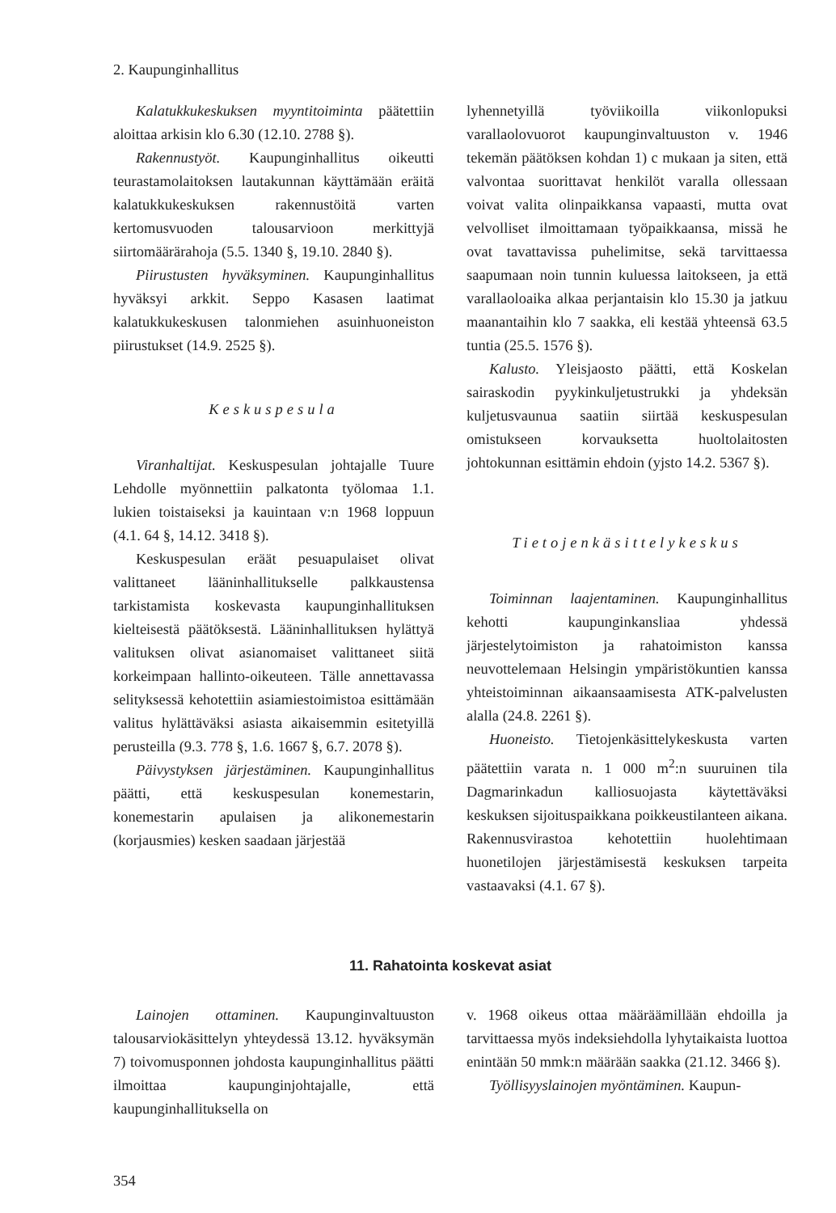2. Kaupunginhallitus
Kalatukkukeskuksen myyntitoiminta päätettiin aloittaa arkisin klo 6.30 (12.10. 2788 §).
Rakennustyöt. Kaupunginhallitus oikeutti teurastamolaitoksen lautakunnan käyttämään eräitä kalatukkukeskuksen rakennustöitä varten kertomusvuoden talousarvioon merkittyjä siirtomäärärahoja (5.5. 1340 §, 19.10. 2840 §).
Piirustusten hyväksyminen. Kaupunginhallitus hyväksyi arkkit. Seppo Kasasen laatimat kalatukkukeskusen talonmiehen asuinhuoneiston piirustukset (14.9. 2525 §).
Keskuspesula
Viranhaltijat. Keskuspesulan johtajalle Tuure Lehdolle myönnettiin palkatonta työlomaa 1.1. lukien toistaiseksi ja kauintaan v:n 1968 loppuun (4.1. 64 §, 14.12. 3418 §).
Keskuspesulan eräät pesuapulaiset olivat valittaneet lääninhallitukselle palkkaustensa tarkistamista koskevasta kaupunginhallituksen kielteisestä päätöksestä. Lääninhallituksen hylättyä valituksen olivat asianomaiset valittaneet siitä korkeimpaan hallinto-oikeuteen. Tälle annettavassa selityksessä kehotettiin asiamiestoimistoa esittämään valitus hylättäväksi asiasta aikaisemmin esitetyillä perusteilla (9.3. 778 §, 1.6. 1667 §, 6.7. 2078 §).
Päivystyksen järjestäminen. Kaupunginhallitus päätti, että keskuspesulan konemestarin, konemestarin apulaisen ja alikonemestarin (korjausmies) kesken saadaan järjestää
lyhennetyillä työviikoilla viikonlopuksi varallaolovuorot kaupunginvaltuuston v. 1946 tekemän päätöksen kohdan 1) c mukaan ja siten, että valvontaa suorittavat henkilöt varalla ollessaan voivat valita olinpaikkansa vapaasti, mutta ovat velvolliset ilmoittamaan työpaikkaansa, missä he ovat tavattavissa puhelimitse, sekä tarvittaessa saapumaan noin tunnin kuluessa laitokseen, ja että varallaoloaika alkaa perjantaisin klo 15.30 ja jatkuu maanantaihin klo 7 saakka, eli kestää yhteensä 63.5 tuntia (25.5. 1576 §).
Kalusto. Yleisjaosto päätti, että Koskelan sairaskodin pyykinkuljetustrukki ja yhdeksän kuljetusvaunua saatiin siirtää keskuspesulan omistukseen korvauksetta huoltolaitosten johtokunnan esittämin ehdoin (yjsto 14.2. 5367 §).
Tietojenkäsittelykeskus
Toiminnan laajentaminen. Kaupunginhallitus kehotti kaupunginkansliaa yhdessä järjestelytoimiston ja rahatoimiston kanssa neuvottelemaan Helsingin ympäristökuntien kanssa yhteistoiminnan aikaansaamisesta ATK-palvelusten alalla (24.8. 2261 §).
Huoneisto. Tietojenkäsittelykeskusta varten päätettiin varata n. 1 000 m<sup>2</sup>:n suuruinen tila Dagmarinkadun kalliosuojasta käytettäväksi keskuksen sijoituspaikkana poikkeustilanteen aikana. Rakennusvirastoa kehotettiin huolehtimaan huonetilojen järjestämisestä keskuksen tarpeita vastaavaksi (4.1. 67 §).
11. Rahatointa koskevat asiat
Lainojen ottaminen. Kaupunginvaltuuston talousarviokäsittelyn yhteydessä 13.12. hyväksymän 7) toivomusponnen johdosta kaupunginhallitus päätti ilmoittaa kaupunginjohtajalle, että kaupunginhallituksella on
v. 1968 oikeus ottaa määräämillään ehdoilla ja tarvittaessa myös indeksiehdolla lyhytaikaista luottoa enintään 50 mmk:n määrään saakka (21.12. 3466 §).
Työllisyyslainojen myöntäminen. Kaupun-
354